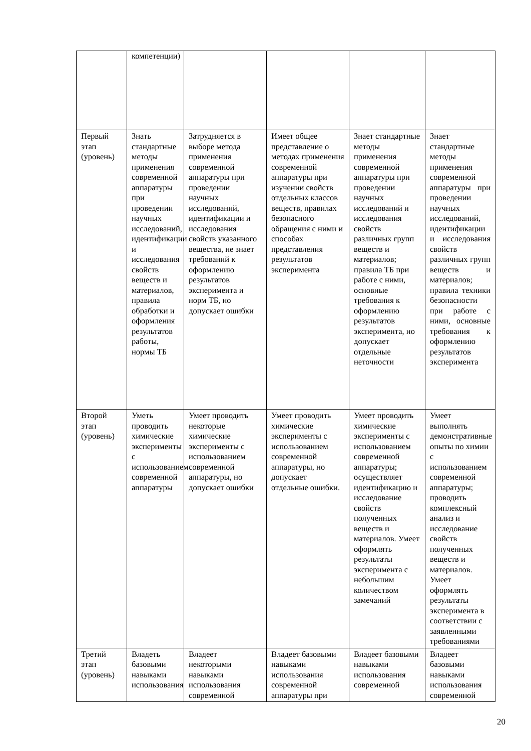| | компетенции) | | | | |
| Первый этап (уровень) | Знать стандартные методы применения современной аппаратуры при проведении научных исследований, идентификации и исследования свойств веществ и материалов, правила обработки и оформления результатов работы, нормы ТБ | Затрудняется в выборе метода применения современной аппаратуры при проведении научных исследований, идентификации и исследования свойств указанного вещества, не знает требований к оформлению результатов эксперимента и норм ТБ, но допускает ошибки | Имеет общее представление о методах применения современной аппаратуры при изучении свойств отдельных классов веществ, правилах безопасного обращения с ними и способах представления результатов эксперимента | Знает стандартные методы применения современной аппаратуры при проведении научных исследований и исследования свойств различных групп веществ и материалов; правила ТБ при работе с ними, основные требования к оформлению результатов эксперимента, но допускает отдельные неточности | Знает стандартные методы применения современной аппаратуры при проведении научных исследований, идентификации и исследования свойств различных групп веществ и материалов; правила техники безопасности при работе с ними, основные требования к оформлению результатов эксперимента |
| Второй этап (уровень) | Уметь проводить химические эксперименты с использованием современной аппаратуры | Умеет проводить некоторые химические эксперименты с использованием современной аппаратуры, но допускает ошибки | Умеет проводить химические эксперименты с использованием современной аппаратуры, но допускает отдельные ошибки. | Умеет проводить химические эксперименты с использованием современной аппаратуры; осуществляет идентификацию и исследование свойств полученных веществ и материалов. Умеет оформлять результаты эксперимента с небольшим количеством замечаний | Умеет выполнять демонстративные опыты по химии с использованием современной аппаратуры; проводить комплексный анализ и исследование свойств полученных веществ и материалов. Умеет оформлять результаты эксперимента в соответствии с заявленными требованиями |
| Третий этап (уровень) | Владеть базовыми навыками использования | Владеет некоторыми навыками использования современной | Владеет базовыми навыками использования современной аппаратуры при | Владеет базовыми навыками использования современной | Владеет базовыми навыками использования современной |
20